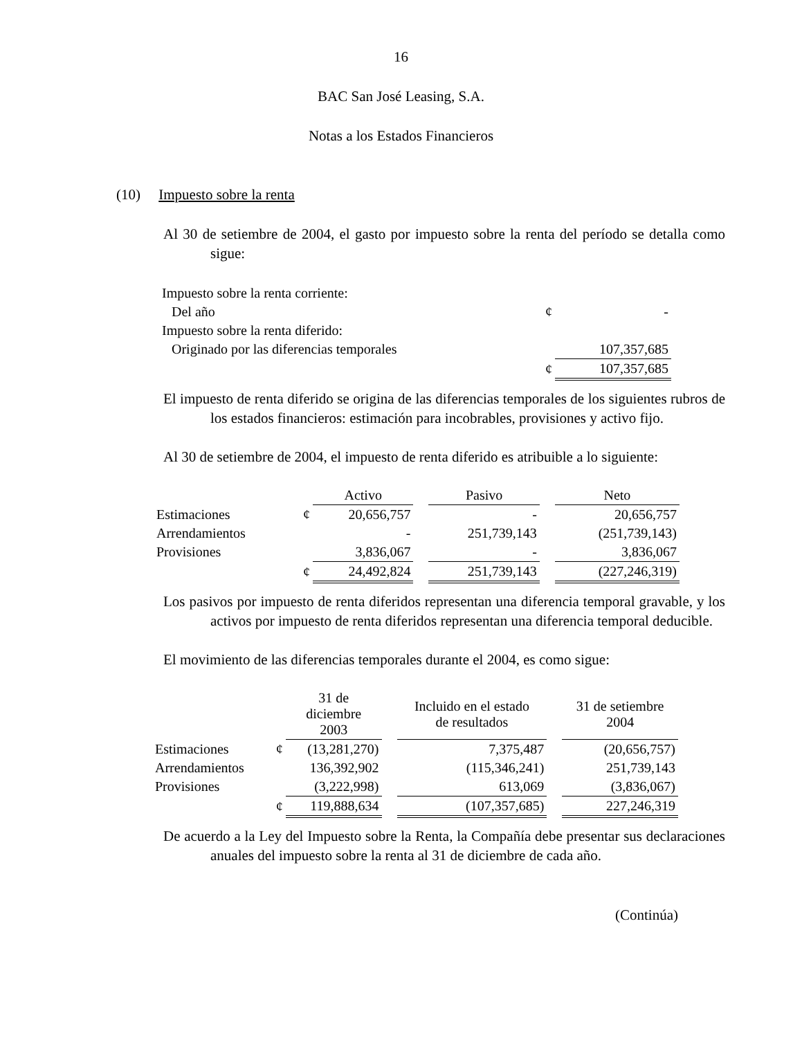16
BAC San José Leasing, S.A.
Notas a los Estados Financieros
(10) Impuesto sobre la renta
Al 30 de setiembre de 2004, el gasto por impuesto sobre la renta del período se detalla como sigue:
| Impuesto sobre la renta corriente: | | |
| Del año | ¢ | - |
| Impuesto sobre la renta diferido: | | |
| Originado por las diferencias temporales | | 107,357,685 |
| | ¢ | 107,357,685 |
El impuesto de renta diferido se origina de las diferencias temporales de los siguientes rubros de los estados financieros: estimación para incobrables, provisiones y activo fijo.
Al 30 de setiembre de 2004, el impuesto de renta diferido es atribuible a lo siguiente:
| | | Activo | | Pasivo | | Neto |
| --- | --- | --- | --- | --- | --- | --- |
| Estimaciones | ¢ | 20,656,757 | | - | | 20,656,757 |
| Arrendamientos | | - | | 251,739,143 | | (251,739,143) |
| Provisiones | | 3,836,067 | | - | | 3,836,067 |
| | ¢ | 24,492,824 | | 251,739,143 | | (227,246,319) |
Los pasivos por impuesto de renta diferidos representan una diferencia temporal gravable, y los activos por impuesto de renta diferidos representan una diferencia temporal deducible.
El movimiento de las diferencias temporales durante el 2004, es como sigue:
| | | 31 de diciembre 2003 | | Incluido en el estado de resultados | | 31 de setiembre 2004 |
| --- | --- | --- | --- | --- | --- | --- |
| Estimaciones | ¢ | (13,281,270) | | 7,375,487 | | (20,656,757) |
| Arrendamientos | | 136,392,902 | | (115,346,241) | | 251,739,143 |
| Provisiones | | (3,222,998) | | 613,069 | | (3,836,067) |
| | ¢ | 119,888,634 | | (107,357,685) | | 227,246,319 |
De acuerdo a la Ley del Impuesto sobre la Renta, la Compañía debe presentar sus declaraciones anuales del impuesto sobre la renta al 31 de diciembre de cada año.
(Continúa)